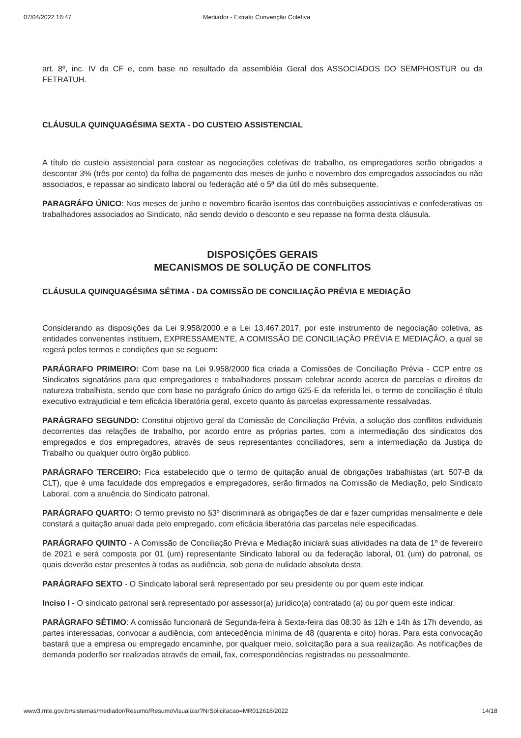07/04/2022 16:47 Mediador - Extrato Convenção Coletiva
art. 8º, inc. IV da CF e, com base no resultado da assembléia Geral dos ASSOCIADOS DO SEMPHOSTUR ou da FETRATUH.
CLÁUSULA QUINQUAGÉSIMA SEXTA - DO CUSTEIO ASSISTENCIAL
A título de custeio assistencial para costear as negociações coletivas de trabalho, os empregadores serão obrigados a descontar 3% (três por cento) da folha de pagamento dos meses de junho e novembro dos empregados associados ou não associados, e repassar ao sindicato laboral ou federação até o 5ª dia útil do mês subsequente.
PARAGRÁFO ÚNICO: Nos meses de junho e novembro ficarão isentos das contribuições associativas e confederativas os trabalhadores associados ao Sindicato, não sendo devido o desconto e seu repasse na forma desta cláusula.
DISPOSIÇÕES GERAIS
MECANISMOS DE SOLUÇÃO DE CONFLITOS
CLÁUSULA QUINQUAGÉSIMA SÉTIMA - DA COMISSÃO DE CONCILIAÇÃO PRÉVIA E MEDIAÇÃO
Considerando as disposições da Lei 9.958/2000 e a Lei 13.467.2017, por este instrumento de negociação coletiva, as entidades convenentes instituem, EXPRESSAMENTE, A COMISSÃO DE CONCILIAÇÃO PRÉVIA E MEDIAÇÃO, a qual se regerá pelos termos e condições que se seguem:
PARÁGRAFO PRIMEIRO: Com base na Lei 9.958/2000 fica criada a Comissões de Conciliação Prévia - CCP entre os Sindicatos signatários para que empregadores e trabalhadores possam celebrar acordo acerca de parcelas e direitos de natureza trabalhista, sendo que com base no parágrafo único do artigo 625-E da referida lei, o termo de conciliação é título executivo extrajudicial e tem eficácia liberatória geral, exceto quanto às parcelas expressamente ressalvadas.
PARÁGRAFO SEGUNDO: Constitui objetivo geral da Comissão de Conciliação Prévia, a solução dos conflitos individuais decorrentes das relações de trabalho, por acordo entre as próprias partes, com a intermediação dos sindicatos dos empregados e dos empregadores, através de seus representantes conciliadores, sem a intermediação da Justiça do Trabalho ou qualquer outro órgão público.
PARÁGRAFO TERCEIRO: Fica estabelecido que o termo de quitação anual de obrigações trabalhistas (art. 507-B da CLT), que é uma faculdade dos empregados e empregadores, serão firmados na Comissão de Mediação, pelo Sindicato Laboral, com a anuência do Sindicato patronal.
PARÁGRAFO QUARTO: O termo previsto no §3º discriminará as obrigações de dar e fazer cumpridas mensalmente e dele constará a quitação anual dada pelo empregado, com eficácia liberatória das parcelas nele especificadas.
PARÁGRAFO QUINTO - A Comissão de Conciliação Prévia e Mediação iniciará suas atividades na data de 1º de fevereiro de 2021 e será composta por 01 (um) representante Sindicato laboral ou da federação laboral, 01 (um) do patronal, os quais deverão estar presentes à todas as audiência, sob pena de nulidade absoluta desta.
PARÁGRAFO SEXTO - O Sindicato laboral será representado por seu presidente ou por quem este indicar.
Inciso I - O sindicato patronal será representado por assessor(a) jurídico(a) contratado (a) ou por quem este indicar.
PARÁGRAFO SÉTIMO: A comissão funcionará de Segunda-feira à Sexta-feira das 08:30 às 12h e 14h às 17h devendo, as partes interessadas, convocar a audiência, com antecedência mínima de 48 (quarenta e oito) horas. Para esta convocação bastará que a empresa ou empregado encaminhe, por qualquer meio, solicitação para a sua realização. As notificações de demanda poderão ser realizadas através de email, fax, correspondências registradas ou pessoalmente.
www3.mte.gov.br/sistemas/mediador/Resumo/ResumoVisualizar?NrSolicitacao=MR012618/2022 14/18